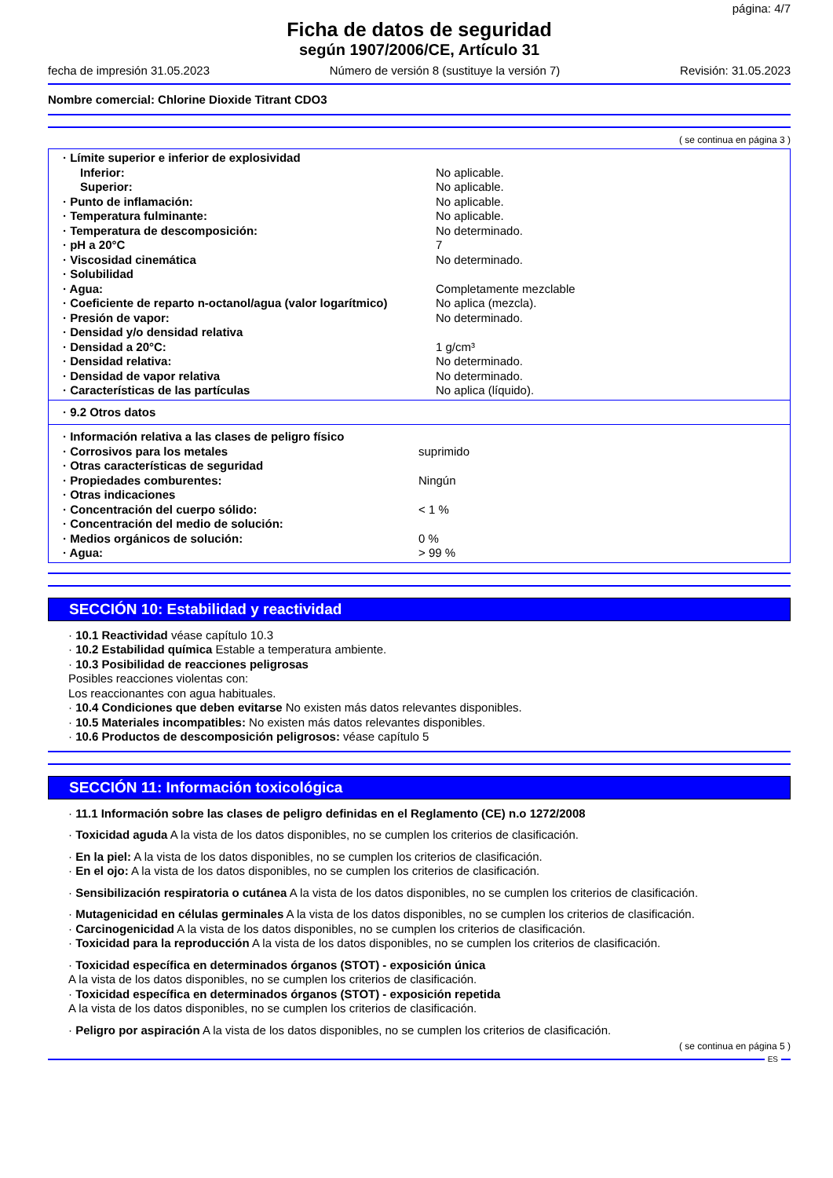página: 4/7
Ficha de datos de seguridad
según 1907/2006/CE, Artículo 31
fecha de impresión 31.05.2023 Número de versión 8 (sustituye la versión 7) Revisión: 31.05.2023
Nombre comercial: Chlorine Dioxide Titrant CDO3
( se continua en página 3 )
| · Límite superior e inferior de explosividad | |
| Inferior: | No aplicable. |
| Superior: | No aplicable. |
| · Punto de inflamación: | No aplicable. |
| · Temperatura fulminante: | No aplicable. |
| · Temperatura de descomposición: | No determinado. |
| · pH a 20°C | 7 |
| · Viscosidad cinemática | No determinado. |
| · Solubilidad | |
| · Agua: | Completamente mezclable |
| · Coeficiente de reparto n-octanol/agua (valor logarítmico) | No aplica (mezcla). |
| · Presión de vapor: | No determinado. |
| · Densidad y/o densidad relativa | |
| · Densidad a 20°C: | 1 g/cm³ |
| · Densidad relativa: | No determinado. |
| · Densidad de vapor relativa | No determinado. |
| · Características de las partículas | No aplica (líquido). |
| · 9.2 Otros datos |
| · Información relativa a las clases de peligro físico | |
| · Corrosivos para los metales | suprimido |
| · Otras características de seguridad | |
| · Propiedades comburentes: | Ningún |
| · Otras indicaciones | |
| · Concentración del cuerpo sólido: | < 1 % |
| · Concentración del medio de solución: | |
| · Medios orgánicos de solución: | 0 % |
| · Agua: | > 99 % |
SECCIÓN 10: Estabilidad y reactividad
· 10.1 Reactividad véase capítulo 10.3
· 10.2 Estabilidad química Estable a temperatura ambiente.
· 10.3 Posibilidad de reacciones peligrosas
Posibles reacciones violentas con:
Los reaccionantes con agua habituales.
· 10.4 Condiciones que deben evitarse No existen más datos relevantes disponibles.
· 10.5 Materiales incompatibles: No existen más datos relevantes disponibles.
· 10.6 Productos de descomposición peligrosos: véase capítulo 5
SECCIÓN 11: Información toxicológica
· 11.1 Información sobre las clases de peligro definidas en el Reglamento (CE) n.o 1272/2008
· Toxicidad aguda A la vista de los datos disponibles, no se cumplen los criterios de clasificación.
· En la piel: A la vista de los datos disponibles, no se cumplen los criterios de clasificación.
· En el ojo: A la vista de los datos disponibles, no se cumplen los criterios de clasificación.
· Sensibilización respiratoria o cutánea A la vista de los datos disponibles, no se cumplen los criterios de clasificación.
· Mutagenicidad en células germinales A la vista de los datos disponibles, no se cumplen los criterios de clasificación.
· Carcinogenicidad A la vista de los datos disponibles, no se cumplen los criterios de clasificación.
· Toxicidad para la reproducción A la vista de los datos disponibles, no se cumplen los criterios de clasificación.
· Toxicidad específica en determinados órganos (STOT) - exposición única
A la vista de los datos disponibles, no se cumplen los criterios de clasificación.
· Toxicidad específica en determinados órganos (STOT) - exposición repetida
A la vista de los datos disponibles, no se cumplen los criterios de clasificación.
· Peligro por aspiración A la vista de los datos disponibles, no se cumplen los criterios de clasificación.
( se continua en página 5 )
ES